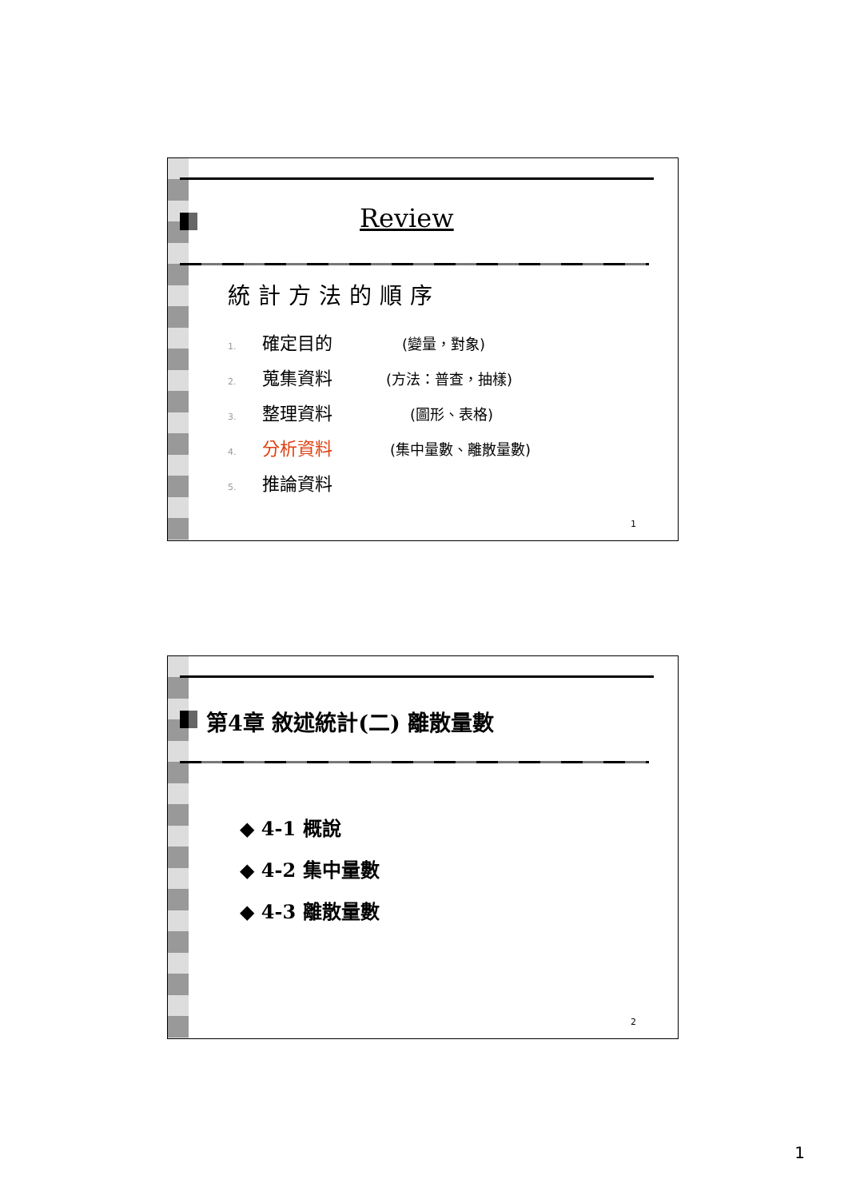Review
統計方法的順序
1. 確定目的 (變量，對象)
2. 蒐集資料 (方法：普查，抽樣)
3. 整理資料 (圖形、表格)
4. 分析資料 (集中量數、離散量數)
5. 推論資料
1
第4章 敘述統計(二) 離散量數
◆ 4-1 概說
◆ 4-2 集中量數
◆ 4-3 離散量數
2
1